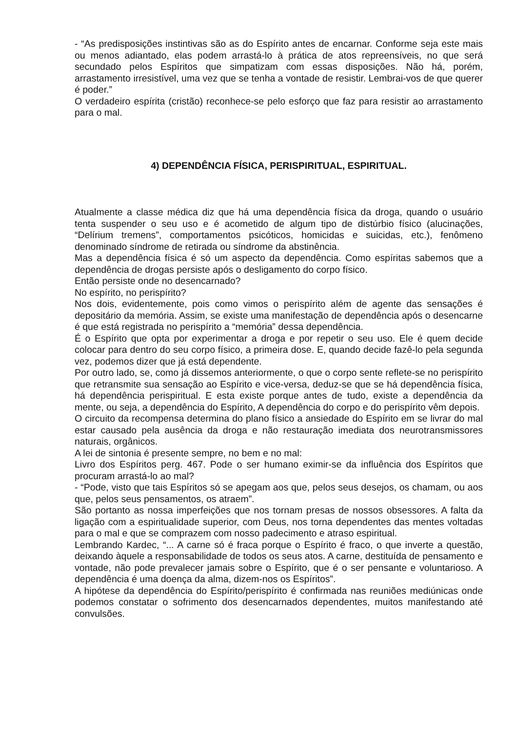- “As predisposições instintivas são as do Espírito antes de encarnar. Conforme seja este mais ou menos adiantado, elas podem arrastá-lo à prática de atos repreensíveis, no que será secundado pelos Espíritos que simpatizam com essas disposições. Não há, porém, arrastamento irresistível, uma vez que se tenha a vontade de resistir. Lembrai-vos de que querer é poder.”
O verdadeiro espírita (cristão) reconhece-se pelo esforço que faz para resistir ao arrastamento para o mal.
4) DEPENDÊNCIA FÍSICA, PERISPIRITUAL, ESPIRITUAL.
Atualmente a classe médica diz que há uma dependência física da droga, quando o usuário tenta suspender o seu uso e é acometido de algum tipo de distúrbio físico (alucinações, “Delírium tremens”, comportamentos psicóticos, homicidas e suicidas, etc.), fenômeno denominado síndrome de retirada ou síndrome da abstinência.
Mas a dependência física é só um aspecto da dependência. Como espíritas sabemos que a dependência de drogas persiste após o desligamento do corpo físico.
Então persiste onde no desencarnado?
No espírito, no perispírito?
Nos dois, evidentemente, pois como vimos o perispírito além de agente das sensações é depositário da memória. Assim, se existe uma manifestação de dependência após o desencarne é que está registrada no perispírito a “memória” dessa dependência.
É o Espírito que opta por experimentar a droga e por repetir o seu uso. Ele é quem decide colocar para dentro do seu corpo físico, a primeira dose. E, quando decide fazê-lo pela segunda vez, podemos dizer que já está dependente.
Por outro lado, se, como já dissemos anteriormente, o que o corpo sente reflete-se no perispírito que retransmite sua sensação ao Espírito e vice-versa, deduz-se que se há dependência física, há dependência perispiritual. E esta existe porque antes de tudo, existe a dependência da mente, ou seja, a dependência do Espírito, A dependência do corpo e do perispírito vêm depois.
O circuito da recompensa determina do plano físico a ansiedade do Espírito em se livrar do mal estar causado pela ausência da droga e não restauração imediata dos neurotransmissores naturais, orgânicos.
A lei de sintonia é presente sempre, no bem e no mal:
Livro dos Espíritos perg. 467. Pode o ser humano eximir-se da influência dos Espíritos que procuram arrastá-lo ao mal?
- “Pode, visto que tais Espíritos só se apegam aos que, pelos seus desejos, os chamam, ou aos que, pelos seus pensamentos, os atraem”.
São portanto as nossa imperfeições que nos tornam presas de nossos obsessores. A falta da ligação com a espiritualidade superior, com Deus, nos torna dependentes das mentes voltadas para o mal e que se comprazem com nosso padecimento e atraso espiritual.
Lembrando Kardec, “... A carne só é fraca porque o Espírito é fraco, o que inverte a questão, deixando àquele a responsabilidade de todos os seus atos. A carne, destituída de pensamento e vontade, não pode prevalecer jamais sobre o Espírito, que é o ser pensante e voluntarioso. A dependência é uma doença da alma, dizem-nos os Espíritos”.
A hipótese da dependência do Espírito/perispírito é confirmada nas reuniões mediúnicas onde podemos constatar o sofrimento dos desencarnados dependentes, muitos manifestando até convulsões.